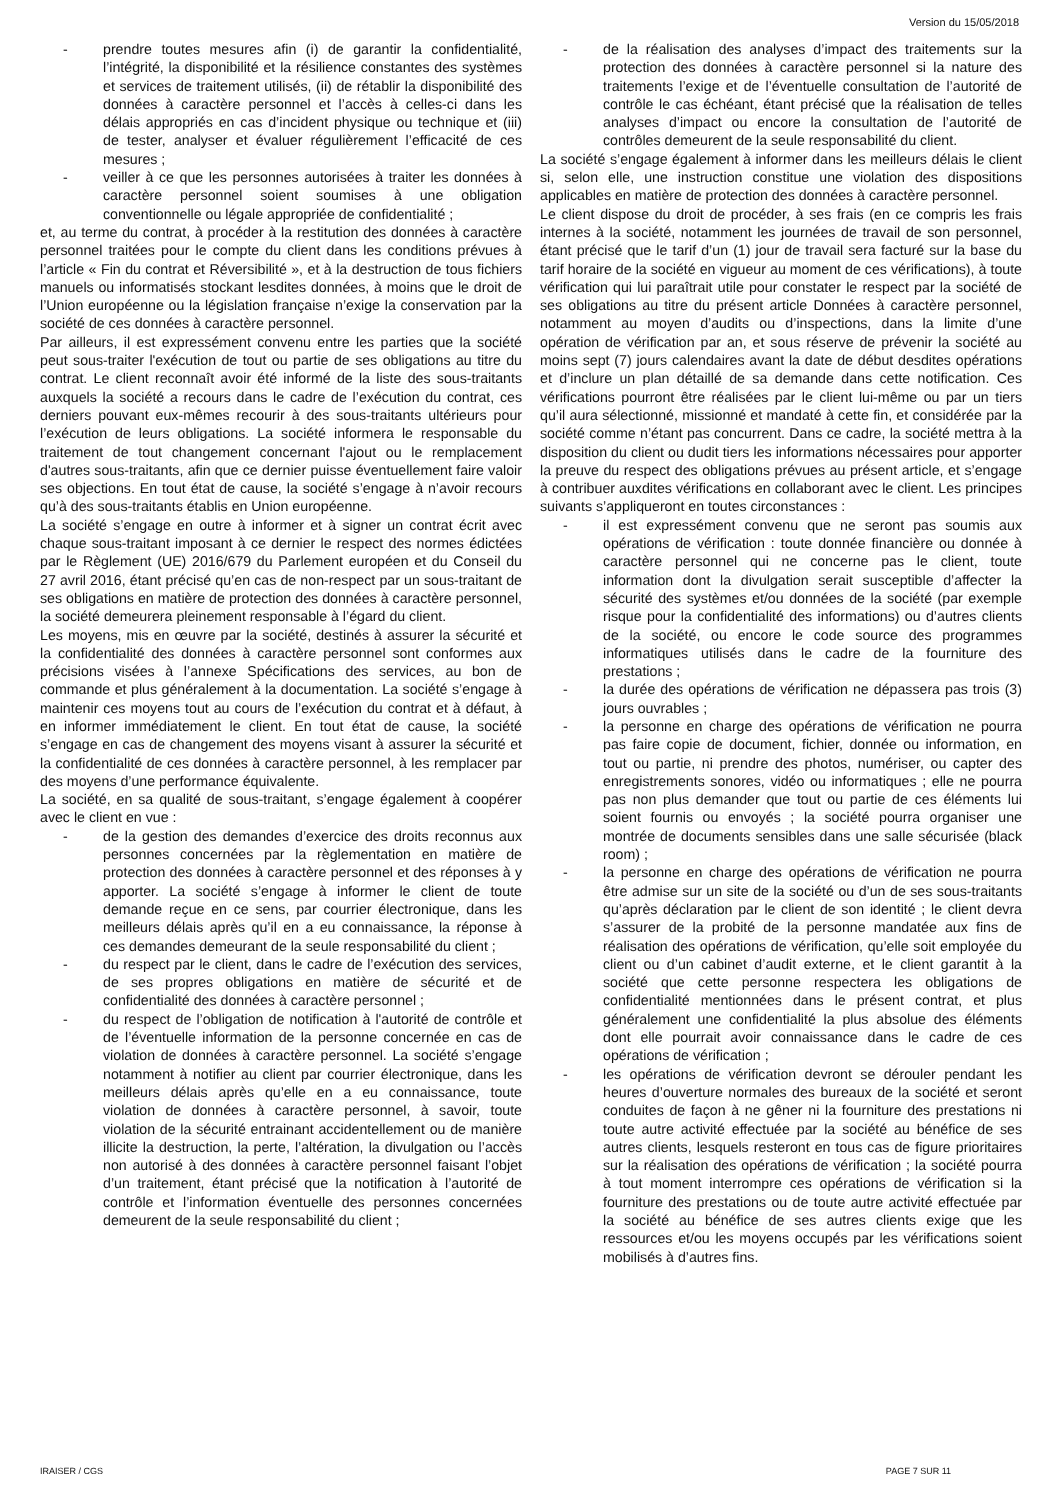Version du 15/05/2018
- prendre toutes mesures afin (i) de garantir la confidentialité, l’intégrité, la disponibilité et la résilience constantes des systèmes et services de traitement utilisés, (ii) de rétablir la disponibilité des données à caractère personnel et l’accès à celles-ci dans les délais appropriés en cas d’incident physique ou technique et (iii) de tester, analyser et évaluer régulièrement l’efficacité de ces mesures ;
- veiller à ce que les personnes autorisées à traiter les données à caractère personnel soient soumises à une obligation conventionnelle ou légale appropriée de confidentialité ;
et, au terme du contrat, à procéder à la restitution des données à caractère personnel traitées pour le compte du client dans les conditions prévues à l’article « Fin du contrat et Réversibilité », et à la destruction de tous fichiers manuels ou informatisés stockant lesdites données, à moins que le droit de l’Union européenne ou la législation française n’exige la conservation par la société de ces données à caractère personnel.
Par ailleurs, il est expressément convenu entre les parties que la société peut sous-traiter l'exécution de tout ou partie de ses obligations au titre du contrat. Le client reconnaît avoir été informé de la liste des sous-traitants auxquels la société a recours dans le cadre de l’exécution du contrat, ces derniers pouvant eux-mêmes recourir à des sous-traitants ultérieurs pour l’exécution de leurs obligations. La société informera le responsable du traitement de tout changement concernant l'ajout ou le remplacement d'autres sous-traitants, afin que ce dernier puisse éventuellement faire valoir ses objections. En tout état de cause, la société s’engage à n’avoir recours qu’à des sous-traitants établis en Union européenne.
La société s’engage en outre à informer et à signer un contrat écrit avec chaque sous-traitant imposant à ce dernier le respect des normes édictées par le Règlement (UE) 2016/679 du Parlement européen et du Conseil du 27 avril 2016, étant précisé qu’en cas de non-respect par un sous-traitant de ses obligations en matière de protection des données à caractère personnel, la société demeurera pleinement responsable à l’égard du client.
Les moyens, mis en œuvre par la société, destinés à assurer la sécurité et la confidentialité des données à caractère personnel sont conformes aux précisions visées à l’annexe Spécifications des services, au bon de commande et plus généralement à la documentation. La société s’engage à maintenir ces moyens tout au cours de l’exécution du contrat et à défaut, à en informer immédiatement le client. En tout état de cause, la société s’engage en cas de changement des moyens visant à assurer la sécurité et la confidentialité de ces données à caractère personnel, à les remplacer par des moyens d’une performance équivalente.
La société, en sa qualité de sous-traitant, s’engage également à coopérer avec le client en vue :
- de la gestion des demandes d’exercice des droits reconnus aux personnes concernées par la règlementation en matière de protection des données à caractère personnel et des réponses à y apporter. La société s’engage à informer le client de toute demande reçue en ce sens, par courrier électronique, dans les meilleurs délais après qu’il en a eu connaissance, la réponse à ces demandes demeurant de la seule responsabilité du client ;
- du respect par le client, dans le cadre de l’exécution des services, de ses propres obligations en matière de sécurité et de confidentialité des données à caractère personnel ;
- du respect de l’obligation de notification à l'autorité de contrôle et de l’éventuelle information de la personne concernée en cas de violation de données à caractère personnel. La société s’engage notamment à notifier au client par courrier électronique, dans les meilleurs délais après qu’elle en a eu connaissance, toute violation de données à caractère personnel, à savoir, toute violation de la sécurité entrainant accidentellement ou de manière illicite la destruction, la perte, l’altération, la divulgation ou l’accès non autorisé à des données à caractère personnel faisant l’objet d’un traitement, étant précisé que la notification à l’autorité de contrôle et l’information éventuelle des personnes concernées demeurent de la seule responsabilité du client ;
- de la réalisation des analyses d’impact des traitements sur la protection des données à caractère personnel si la nature des traitements l’exige et de l’éventuelle consultation de l’autorité de contrôle le cas échéant, étant précisé que la réalisation de telles analyses d’impact ou encore la consultation de l’autorité de contrôles demeurent de la seule responsabilité du client.
La société s’engage également à informer dans les meilleurs délais le client si, selon elle, une instruction constitue une violation des dispositions applicables en matière de protection des données à caractère personnel.
Le client dispose du droit de procéder, à ses frais (en ce compris les frais internes à la société, notamment les journées de travail de son personnel, étant précisé que le tarif d’un (1) jour de travail sera facturé sur la base du tarif horaire de la société en vigueur au moment de ces vérifications), à toute vérification qui lui paraîtrait utile pour constater le respect par la société de ses obligations au titre du présent article Données à caractère personnel, notamment au moyen d’audits ou d’inspections, dans la limite d’une opération de vérification par an, et sous réserve de prévenir la société au moins sept (7) jours calendaires avant la date de début desdites opérations et d’inclure un plan détaillé de sa demande dans cette notification. Ces vérifications pourront être réalisées par le client lui-même ou par un tiers qu’il aura sélectionné, missionné et mandaté à cette fin, et considérée par la société comme n’étant pas concurrent. Dans ce cadre, la société mettra à la disposition du client ou dudit tiers les informations nécessaires pour apporter la preuve du respect des obligations prévues au présent article, et s’engage à contribuer auxdites vérifications en collaborant avec le client. Les principes suivants s’appliqueront en toutes circonstances :
- il est expressément convenu que ne seront pas soumis aux opérations de vérification : toute donnée financière ou donnée à caractère personnel qui ne concerne pas le client, toute information dont la divulgation serait susceptible d’affecter la sécurité des systèmes et/ou données de la société (par exemple risque pour la confidentialité des informations) ou d’autres clients de la société, ou encore le code source des programmes informatiques utilisés dans le cadre de la fourniture des prestations ;
- la durée des opérations de vérification ne dépassera pas trois (3) jours ouvrables ;
- la personne en charge des opérations de vérification ne pourra pas faire copie de document, fichier, donnée ou information, en tout ou partie, ni prendre des photos, numériser, ou capter des enregistrements sonores, vidéo ou informatiques ; elle ne pourra pas non plus demander que tout ou partie de ces éléments lui soient fournis ou envoyés ; la société pourra organiser une montrée de documents sensibles dans une salle sécurisée (black room) ;
- la personne en charge des opérations de vérification ne pourra être admise sur un site de la société ou d’un de ses sous-traitants qu’après déclaration par le client de son identité ; le client devra s’assurer de la probité de la personne mandatée aux fins de réalisation des opérations de vérification, qu’elle soit employée du client ou d’un cabinet d’audit externe, et le client garantit à la société que cette personne respectera les obligations de confidentialité mentionnées dans le présent contrat, et plus généralement une confidentialité la plus absolue des éléments dont elle pourrait avoir connaissance dans le cadre de ces opérations de vérification ;
- les opérations de vérification devront se dérouler pendant les heures d’ouverture normales des bureaux de la société et seront conduites de façon à ne gêner ni la fourniture des prestations ni toute autre activité effectuée par la société au bénéfice de ses autres clients, lesquels resteront en tous cas de figure prioritaires sur la réalisation des opérations de vérification ; la société pourra à tout moment interrompre ces opérations de vérification si la fourniture des prestations ou de toute autre activité effectuée par la société au bénéfice de ses autres clients exige que les ressources et/ou les moyens occupés par les vérifications soient mobilisés à d’autres fins.
IRAISER / CGS PAGE 7 SUR 11